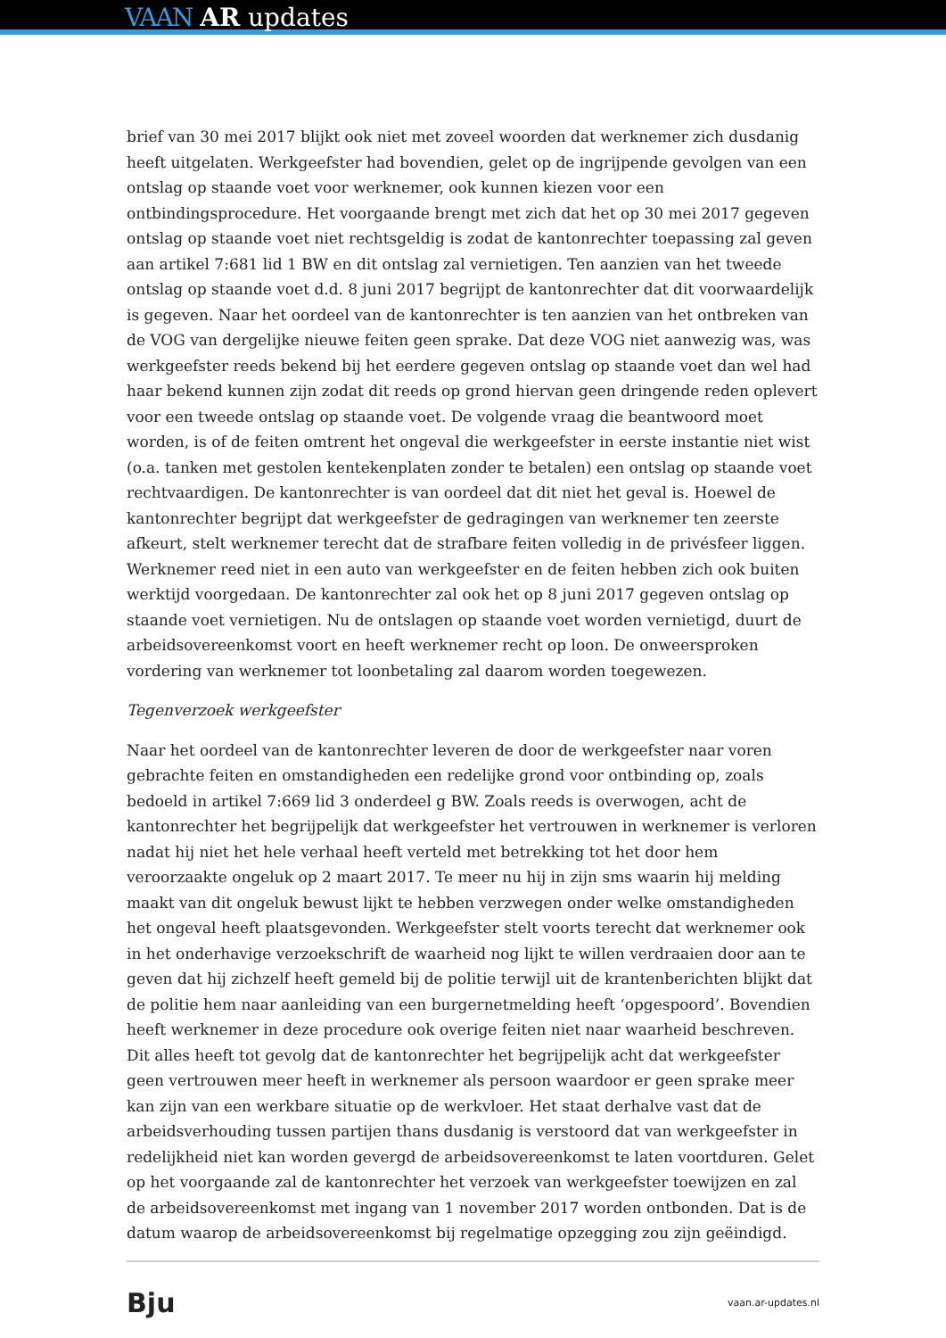VAAN AR updates
brief van 30 mei 2017 blijkt ook niet met zoveel woorden dat werknemer zich dusdanig heeft uitgelaten. Werkgeefster had bovendien, gelet op de ingrijpende gevolgen van een ontslag op staande voet voor werknemer, ook kunnen kiezen voor een ontbindingsprocedure. Het voorgaande brengt met zich dat het op 30 mei 2017 gegeven ontslag op staande voet niet rechtsgeldig is zodat de kantonrechter toepassing zal geven aan artikel 7:681 lid 1 BW en dit ontslag zal vernietigen. Ten aanzien van het tweede ontslag op staande voet d.d. 8 juni 2017 begrijpt de kantonrechter dat dit voorwaardelijk is gegeven. Naar het oordeel van de kantonrechter is ten aanzien van het ontbreken van de VOG van dergelijke nieuwe feiten geen sprake. Dat deze VOG niet aanwezig was, was werkgeefster reeds bekend bij het eerdere gegeven ontslag op staande voet dan wel had haar bekend kunnen zijn zodat dit reeds op grond hiervan geen dringende reden oplevert voor een tweede ontslag op staande voet. De volgende vraag die beantwoord moet worden, is of de feiten omtrent het ongeval die werkgeefster in eerste instantie niet wist (o.a. tanken met gestolen kentekenplaten zonder te betalen) een ontslag op staande voet rechtvaardigen. De kantonrechter is van oordeel dat dit niet het geval is. Hoewel de kantonrechter begrijpt dat werkgeefster de gedragingen van werknemer ten zeerste afkeurt, stelt werknemer terecht dat de strafbare feiten volledig in de privésfeer liggen. Werknemer reed niet in een auto van werkgeefster en de feiten hebben zich ook buiten werktijd voorgedaan. De kantonrechter zal ook het op 8 juni 2017 gegeven ontslag op staande voet vernietigen. Nu de ontslagen op staande voet worden vernietigd, duurt de arbeidsovereenkomst voort en heeft werknemer recht op loon. De onweersproken vordering van werknemer tot loonbetaling zal daarom worden toegewezen.
Tegenverzoek werkgeefster
Naar het oordeel van de kantonrechter leveren de door de werkgeefster naar voren gebrachte feiten en omstandigheden een redelijke grond voor ontbinding op, zoals bedoeld in artikel 7:669 lid 3 onderdeel g BW. Zoals reeds is overwogen, acht de kantonrechter het begrijpelijk dat werkgeefster het vertrouwen in werknemer is verloren nadat hij niet het hele verhaal heeft verteld met betrekking tot het door hem veroorzaakte ongeluk op 2 maart 2017. Te meer nu hij in zijn sms waarin hij melding maakt van dit ongeluk bewust lijkt te hebben verzwegen onder welke omstandigheden het ongeval heeft plaatsgevonden. Werkgeefster stelt voorts terecht dat werknemer ook in het onderhavige verzoekschrift de waarheid nog lijkt te willen verdraaien door aan te geven dat hij zichzelf heeft gemeld bij de politie terwijl uit de krantenberichten blijkt dat de politie hem naar aanleiding van een burgernetmelding heeft ‘opgespoord’. Bovendien heeft werknemer in deze procedure ook overige feiten niet naar waarheid beschreven. Dit alles heeft tot gevolg dat de kantonrechter het begrijpelijk acht dat werkgeefster geen vertrouwen meer heeft in werknemer als persoon waardoor er geen sprake meer kan zijn van een werkbare situatie op de werkvloer. Het staat derhalve vast dat de arbeidsverhouding tussen partijen thans dusdanig is verstoord dat van werkgeefster in redelijkheid niet kan worden gevergd de arbeidsovereenkomst te laten voortduren. Gelet op het voorgaande zal de kantonrechter het verzoek van werkgeefster toewijzen en zal de arbeidsovereenkomst met ingang van 1 november 2017 worden ontbonden. Dat is de datum waarop de arbeidsovereenkomst bij regelmatige opzegging zou zijn geëindigd.
Bju vaan.ar-updates.nl